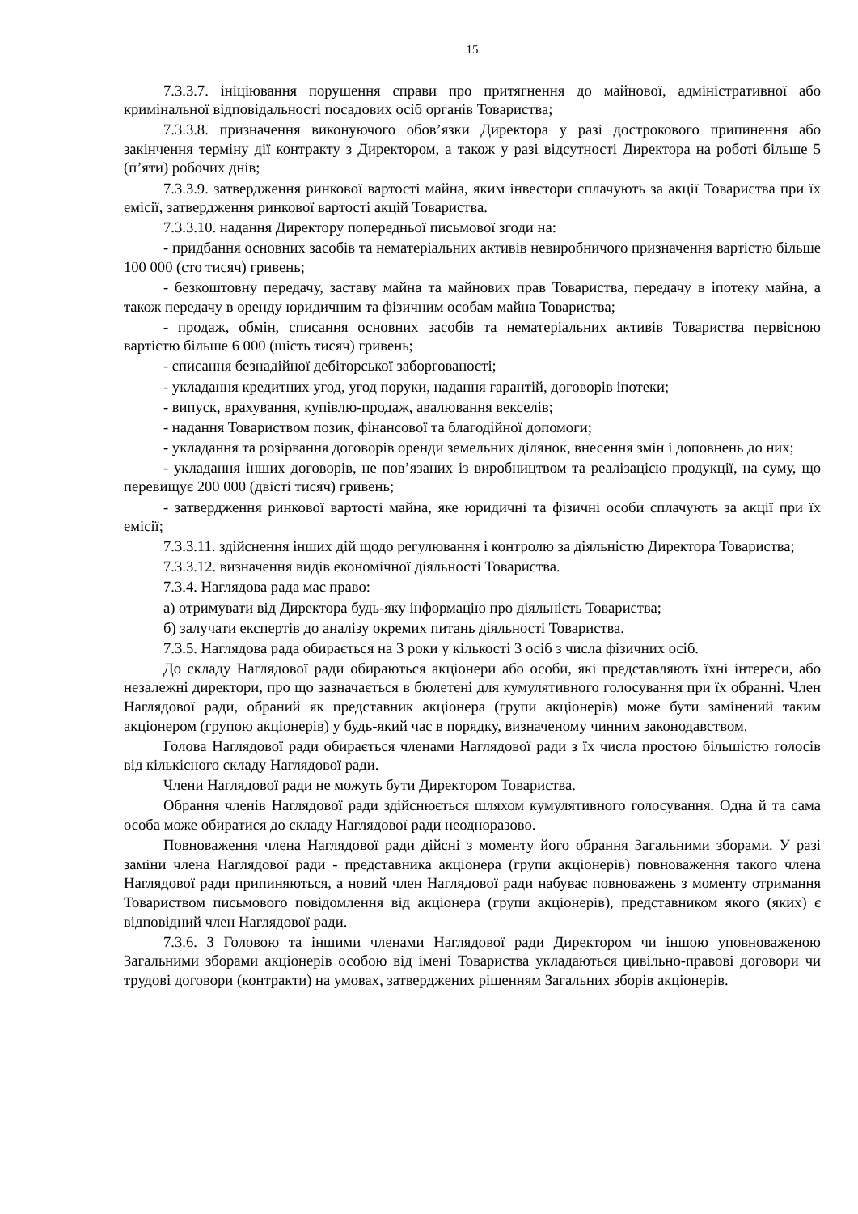15
7.3.3.7. ініціювання порушення справи про притягнення до майнової, адміністративної або кримінальної відповідальності посадових осіб органів Товариства;
7.3.3.8. призначення виконуючого обов’язки Директора у разі дострокового припинення або закінчення терміну дії контракту з Директором, а також у разі відсутності Директора на роботі більше 5 (п’яти) робочих днів;
7.3.3.9. затвердження ринкової вартості майна, яким інвестори сплачують за акції Товариства при їх емісії, затвердження ринкової вартості акцій Товариства.
7.3.3.10. надання Директору попередньої письмової згоди на:
- придбання основних засобів та нематеріальних активів невиробничого призначення вартістю більше 100 000 (сто тисяч) гривень;
- безкоштовну передачу, заставу майна та майнових прав Товариства, передачу в іпотеку майна, а також передачу в оренду юридичним та фізичним особам майна Товариства;
- продаж, обмін, списання основних засобів та нематеріальних активів Товариства первісною вартістю більше 6 000 (шість тисяч) гривень;
- списання безнадійної дебіторської заборгованості;
- укладання кредитних угод, угод поруки, надання гарантій, договорів іпотеки;
- випуск, врахування, купівлю-продаж, авалювання векселів;
- надання Товариством позик, фінансової та благодійної допомоги;
- укладання та розірвання договорів оренди земельних ділянок, внесення змін і доповнень до них;
- укладання інших договорів, не пов’язаних із виробництвом та реалізацією продукції, на суму, що перевищує 200 000 (двісті тисяч) гривень;
- затвердження ринкової вартості майна, яке юридичні та фізичні особи сплачують за акції при їх емісії;
7.3.3.11. здійснення інших дій щодо регулювання і контролю за діяльністю Директора Товариства;
7.3.3.12. визначення видів економічної діяльності Товариства.
7.3.4. Наглядова рада має право:
а) отримувати від Директора будь-яку інформацію про діяльність Товариства;
б) залучати експертів до аналізу окремих питань діяльності Товариства.
7.3.5. Наглядова рада обирається на 3 роки у кількості 3 осіб з числа фізичних осіб.
До складу Наглядової ради обираються акціонери або особи, які представляють їхні інтереси, або незалежні директори, про що зазначається в бюлетені для кумулятивного голосування при їх обранні. Член Наглядової ради, обраний як представник акціонера (групи акціонерів) може бути замінений таким акціонером (групою акціонерів) у будь-який час в порядку, визначеному чинним законодавством.
Голова Наглядової ради обирається членами Наглядової ради з їх числа простою більшістю голосів від кількісного складу Наглядової ради.
Члени Наглядової ради не можуть бути Директором Товариства.
Обрання членів Наглядової ради здійснюється шляхом кумулятивного голосування. Одна й та сама особа може обиратися до складу Наглядової ради неодноразово.
Повноваження члена Наглядової ради дійсні з моменту його обрання Загальними зборами. У разі заміни члена Наглядової ради - представника акціонера (групи акціонерів) повноваження такого члена Наглядової ради припиняються, а новий член Наглядової ради набуває повноважень з моменту отримання Товариством письмового повідомлення від акціонера (групи акціонерів), представником якого (яких) є відповідний член Наглядової ради.
7.3.6. З Головою та іншими членами Наглядової ради Директором чи іншою уповноваженою Загальними зборами акціонерів особою від імені Товариства укладаються цивільно-правові договори чи трудові договори (контракти) на умовах, затверджених рішенням Загальних зборів акціонерів.